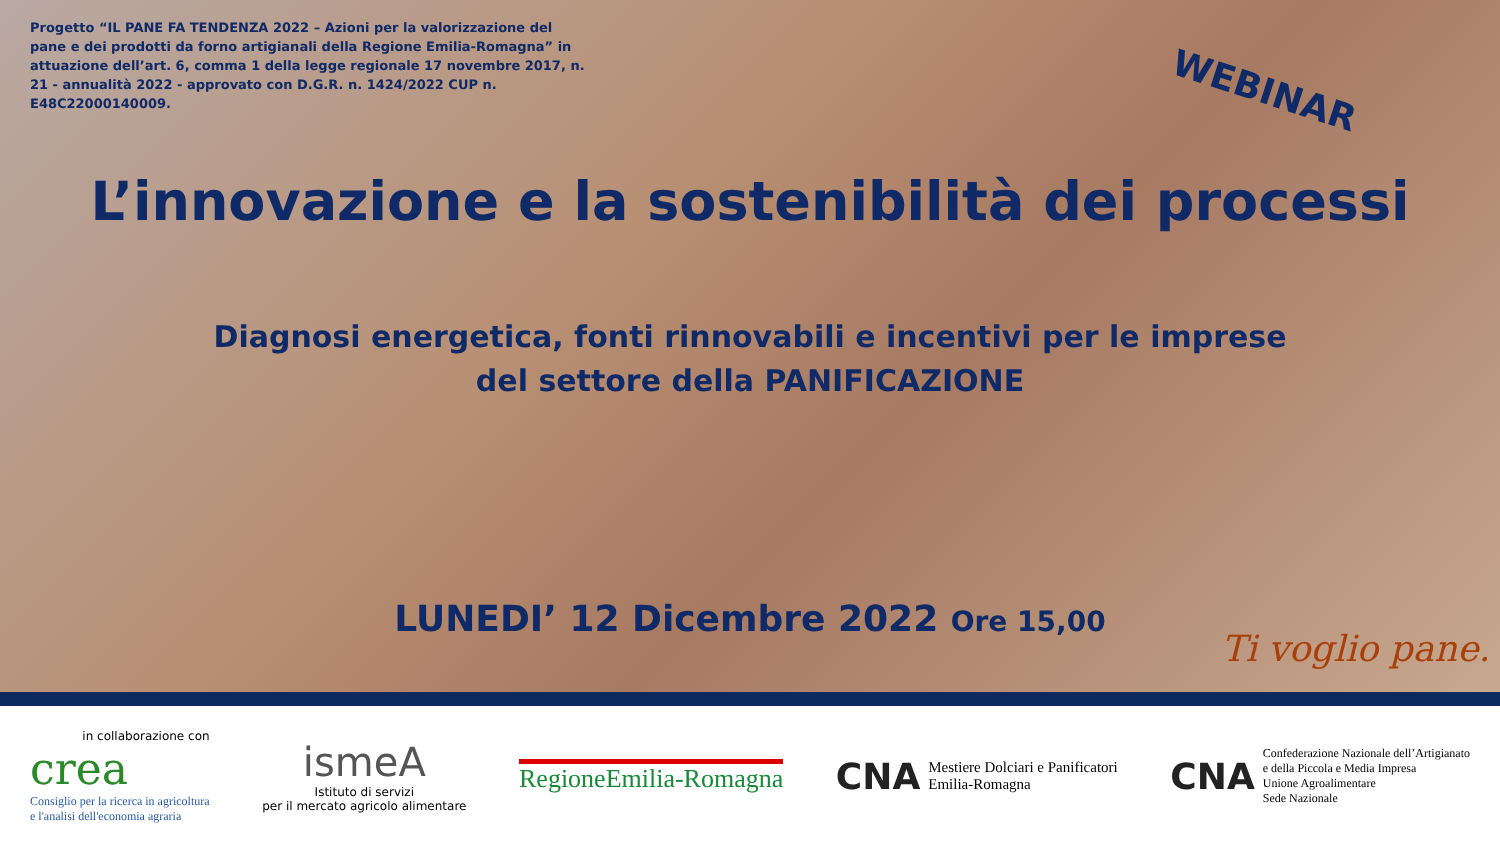Progetto “IL PANE FA TENDENZA 2022 – Azioni per la valorizzazione del pane e dei prodotti da forno artigianali della Regione Emilia-Romagna” in attuazione dell’art. 6, comma 1 della legge regionale 17 novembre 2017, n. 21 - annualità 2022 - approvato con D.G.R. n. 1424/2022 CUP n. E48C22000140009.
WEBINAR
L’innovazione e la sostenibilità dei processi
Diagnosi energetica, fonti rinnovabili e incentivi per le imprese
del settore della PANIFICAZIONE
LUNEDI’ 12 Dicembre 2022 Ore 15,00
Ti voglio pane.
in collaborazione con
crea
Consiglio per la ricerca in agricoltura
e l'analisi dell'economia agraria
ismeA
Istituto di servizi
per il mercato agricolo alimentare
RegioneEmilia-Romagna
CNA Mestiere Dolciari e Panificatori
Emilia-Romagna
CNA Confederazione Nazionale dell’Artigianato
e della Piccola e Media Impresa
Unione Agroalimentare
Sede Nazionale